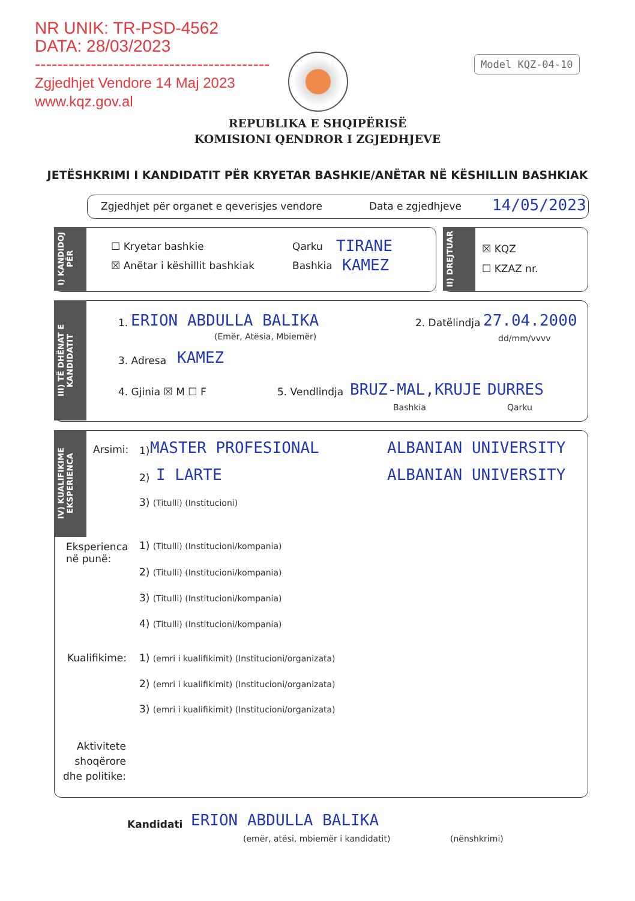NR UNIK: TR-PSD-4562
DATA: 28/03/2023
------------------------------------------
Zgjedhjet Vendore 14 Maj 2023
www.kqz.gov.al
Model KQZ-04-10
REPUBLIKA E SHQIPËRISË
KOMISIONI QENDROR I ZGJEDHJEVE
JETËSHKRIMI I KANDIDATIT PËR KRYETAR BASHKIE/ANËTAR NË KËSHILLIN BASHKIAK
Zgjedhjet për organet e qeverisjes vendore
Data e zgjedhjeve 14/05/2023
I) KANDIDOJ PËR
☐ Kryetar bashkie
☒ Anëtar i këshillit bashkiak
Qarku TIRANE
Bashkia KAMEZ
II) DREJTUAR
☒ KQZ
☐ KZAZ nr.
III) TË DHËNAT E KANDIDATIT
1. ERION ABDULLA BALIKA
(Emër, Atësia, Mbiemër)
2. Datëlindja 27.04.2000
dd/mm/vvvv
3. Adresa KAMEZ
4. Gjinia ☒ M ☐ F 5. Vendlindja BRUZ-MAL,KRUJE DURRES
Bashkia Qarku
IV) KUALIFIKIME EKSPERIENCA
Arsimi: 1) MASTER PROFESIONAL ALBANIAN UNIVERSITY
2) I LARTE ALBANIAN UNIVERSITY
3) (Titulli) (Institucioni)
Eksperienca
në punë:
1) (Titulli) (Institucioni/kompania)
2) (Titulli) (Institucioni/kompania)
3) (Titulli) (Institucioni/kompania)
4) (Titulli) (Institucioni/kompania)
Kualifikime:
1) (emri i kualifikimit) (Institucioni/organizata)
2) (emri i kualifikimit) (Institucioni/organizata)
3) (emri i kualifikimit) (Institucioni/organizata)
Aktivitete
shoqërore
dhe politike:
Kandidati ERION ABDULLA BALIKA
(emër, atësi, mbiemër i kandidatit)
(nënshkrimi)